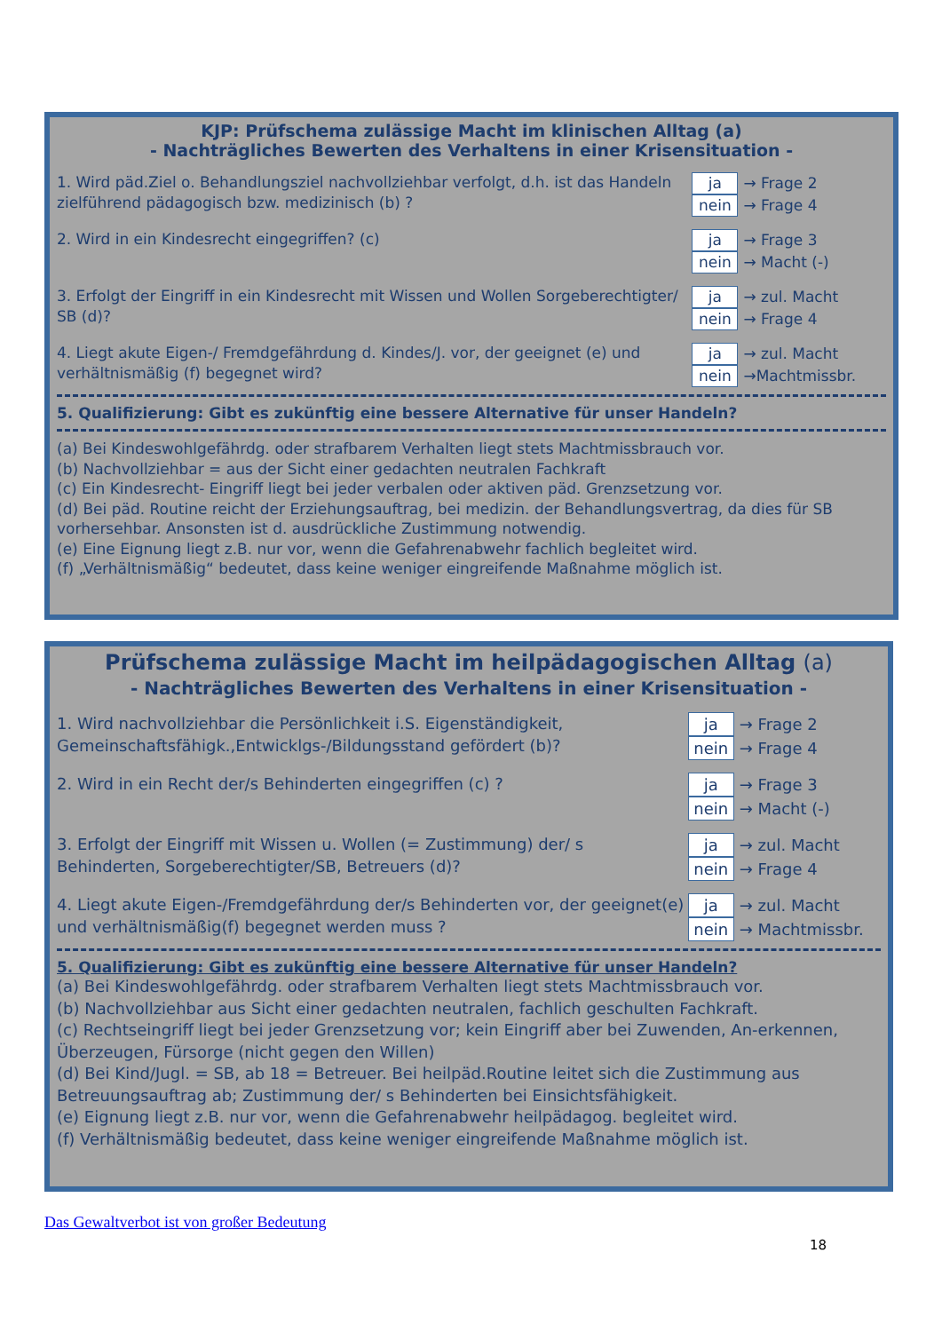KJP: Prüfschema zulässige Macht im klinischen Alltag (a)
- Nachträgliches Bewerten des Verhaltens in einer Krisensituation -
1. Wird päd.Ziel o. Behandlungsziel nachvollziehbar verfolgt, d.h. ist das Handeln zielführend pädagogisch bzw. medizinisch (b) ?
ja → Frage 2
nein → Frage 4
2. Wird in ein Kindesrecht eingegriffen? (c) ja → Frage 3
nein → Macht (-)
3. Erfolgt der Eingriff in ein Kindesrecht mit Wissen und Wollen Sorgeberechtigter/ SB (d)?
ja → zul. Macht
nein → Frage 4
4. Liegt akute Eigen-/ Fremdgefährdung d. Kindes/J. vor, der geeignet (e) und verhältnismäßig (f) begegnet wird?
ja → zul. Macht
nein →Machtmissbr.
5. Qualifizierung: Gibt es zukünftig eine bessere Alternative für unser Handeln?
(a) Bei Kindeswohlgefährdg. oder strafbarem Verhalten liegt stets Machtmissbrauch vor.
(b) Nachvollziehbar = aus der Sicht einer gedachten neutralen Fachkraft
(c) Ein Kindesrecht- Eingriff liegt bei jeder verbalen oder aktiven päd. Grenzsetzung vor.
(d) Bei päd. Routine reicht der Erziehungsauftrag, bei medizin. der Behandlungsvertrag, da dies für SB vorhersehbar. Ansonsten ist d. ausdrückliche Zustimmung notwendig.
(e) Eine Eignung liegt z.B. nur vor, wenn die Gefahrenabwehr fachlich begleitet wird.
(f) „Verhältnismäßig“ bedeutet, dass keine weniger eingreifende Maßnahme möglich ist.
Prüfschema zulässige Macht im heilpädagogischen Alltag (a)
- Nachträgliches Bewerten des Verhaltens in einer Krisensituation -
1. Wird nachvollziehbar die Persönlichkeit i.S. Eigenständigkeit, Gemeinschaftsfähigk.,Entwicklgs-/Bildungsstand gefördert (b)?
ja → Frage 2
nein → Frage 4
2. Wird in ein Recht der/s Behinderten eingegriffen (c) ? ja → Frage 3
nein → Macht (-)
3. Erfolgt der Eingriff mit Wissen u. Wollen (= Zustimmung) der/ s Behinderten, Sorgeberechtigter/SB, Betreuers (d)?
ja → zul. Macht
nein → Frage 4
4. Liegt akute Eigen-/Fremdgefährdung der/s Behinderten vor, der geeignet(e) und verhältnismäßig(f) begegnet werden muss ?
ja → zul. Macht
nein → Machtmissbr.
5. Qualifizierung: Gibt es zukünftig eine bessere Alternative für unser Handeln?
(a) Bei Kindeswohlgefährdg. oder strafbarem Verhalten liegt stets Machtmissbrauch vor.
(b) Nachvollziehbar aus Sicht einer gedachten neutralen, fachlich geschulten Fachkraft.
(c) Rechtseingriff liegt bei jeder Grenzsetzung vor; kein Eingriff aber bei Zuwenden, An-erkennen, Überzeugen, Fürsorge (nicht gegen den Willen)
(d) Bei Kind/Jugl. = SB, ab 18 = Betreuer. Bei heilpäd.Routine leitet sich die Zustimmung aus Betreuungsauftrag ab; Zustimmung der/ s Behinderten bei Einsichtsfähigkeit.
(e) Eignung liegt z.B. nur vor, wenn die Gefahrenabwehr heilpädagog. begleitet wird.
(f) Verhältnismäßig bedeutet, dass keine weniger eingreifende Maßnahme möglich ist.
Das Gewaltverbot ist von großer Bedeutung
18